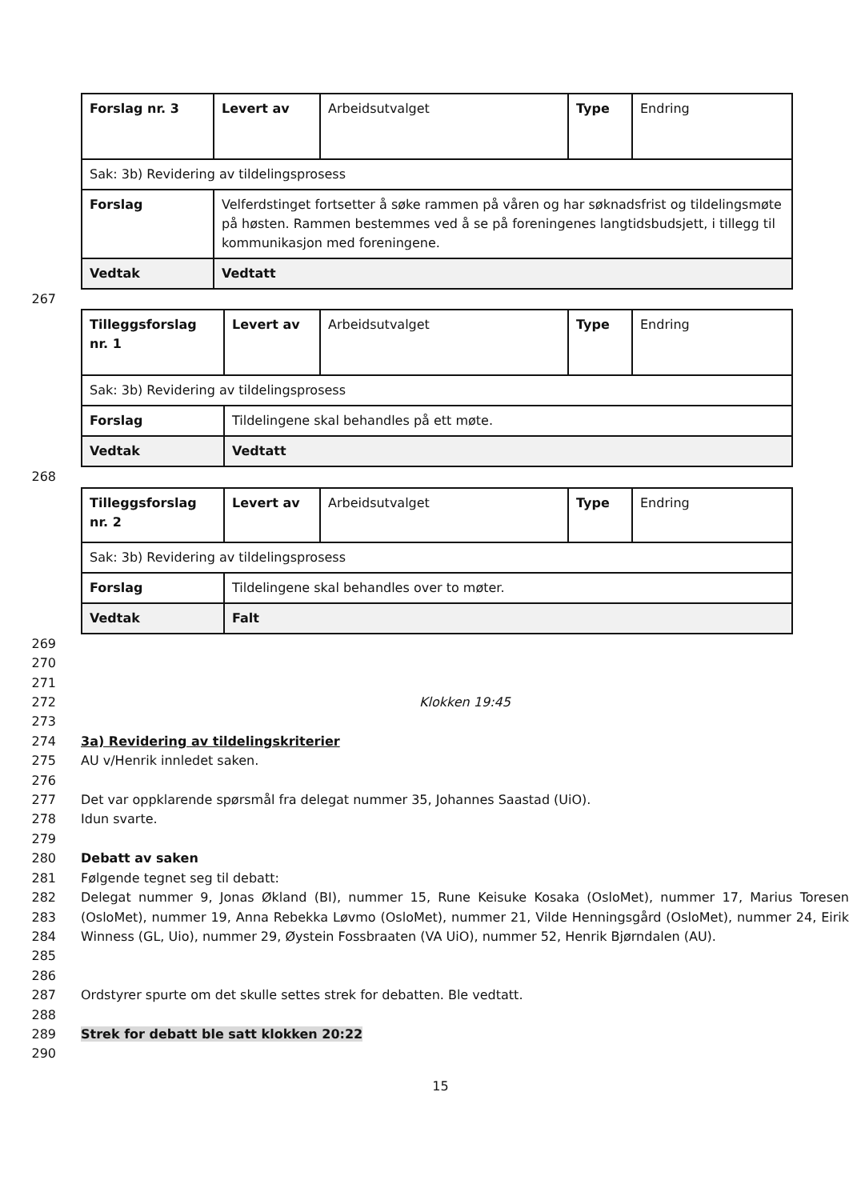| Forslag nr. 3 | Levert av | Arbeidsutvalget | Type | Endring |
| Sak: 3b) Revidering av tildelingsprosess | | | | |
| Forslag | Velferdstinget fortsetter å søke rammen på våren og har søknadsfrist og tildelingsmøte på høsten. Rammen bestemmes ved å se på foreningenes langtidsbudsjett, i tillegg til kommunikasjon med foreningene. | | | |
| Vedtak | Vedtatt | | | |
267
| Tilleggsforslag nr. 1 | Levert av | Arbeidsutvalget | Type | Endring |
| Sak: 3b) Revidering av tildelingsprosess | | | | |
| Forslag | Tildelingene skal behandles på ett møte. | | | |
| Vedtak | Vedtatt | | | |
268
| Tilleggsforslag nr. 2 | Levert av | Arbeidsutvalget | Type | Endring |
| Sak: 3b) Revidering av tildelingsprosess | | | | |
| Forslag | Tildelingene skal behandles over to møter. | | | |
| Vedtak | Falt | | | |
269
270
271
272 Klokken 19:45
273
274 3a) Revidering av tildelingskriterier
275 AU v/Henrik innledet saken.
276
277 Det var oppklarende spørsmål fra delegat nummer 35, Johannes Saastad (UiO).
278 Idun svarte.
279
280 Debatt av saken
281 Følgende tegnet seg til debatt:
282
283
284
285 Delegat nummer 9, Jonas Økland (BI), nummer 15, Rune Keisuke Kosaka (OsloMet), nummer 17, Marius Toresen (OsloMet), nummer 19, Anna Rebekka Løvmo (OsloMet), nummer 21, Vilde Henningsgård (OsloMet), nummer 24, Eirik Winness (GL, Uio), nummer 29, Øystein Fossbraaten (VA UiO), nummer 52, Henrik Bjørndalen (AU).
286
287 Ordstyrer spurte om det skulle settes strek for debatten. Ble vedtatt.
288
289 Strek for debatt ble satt klokken 20:22
290
15